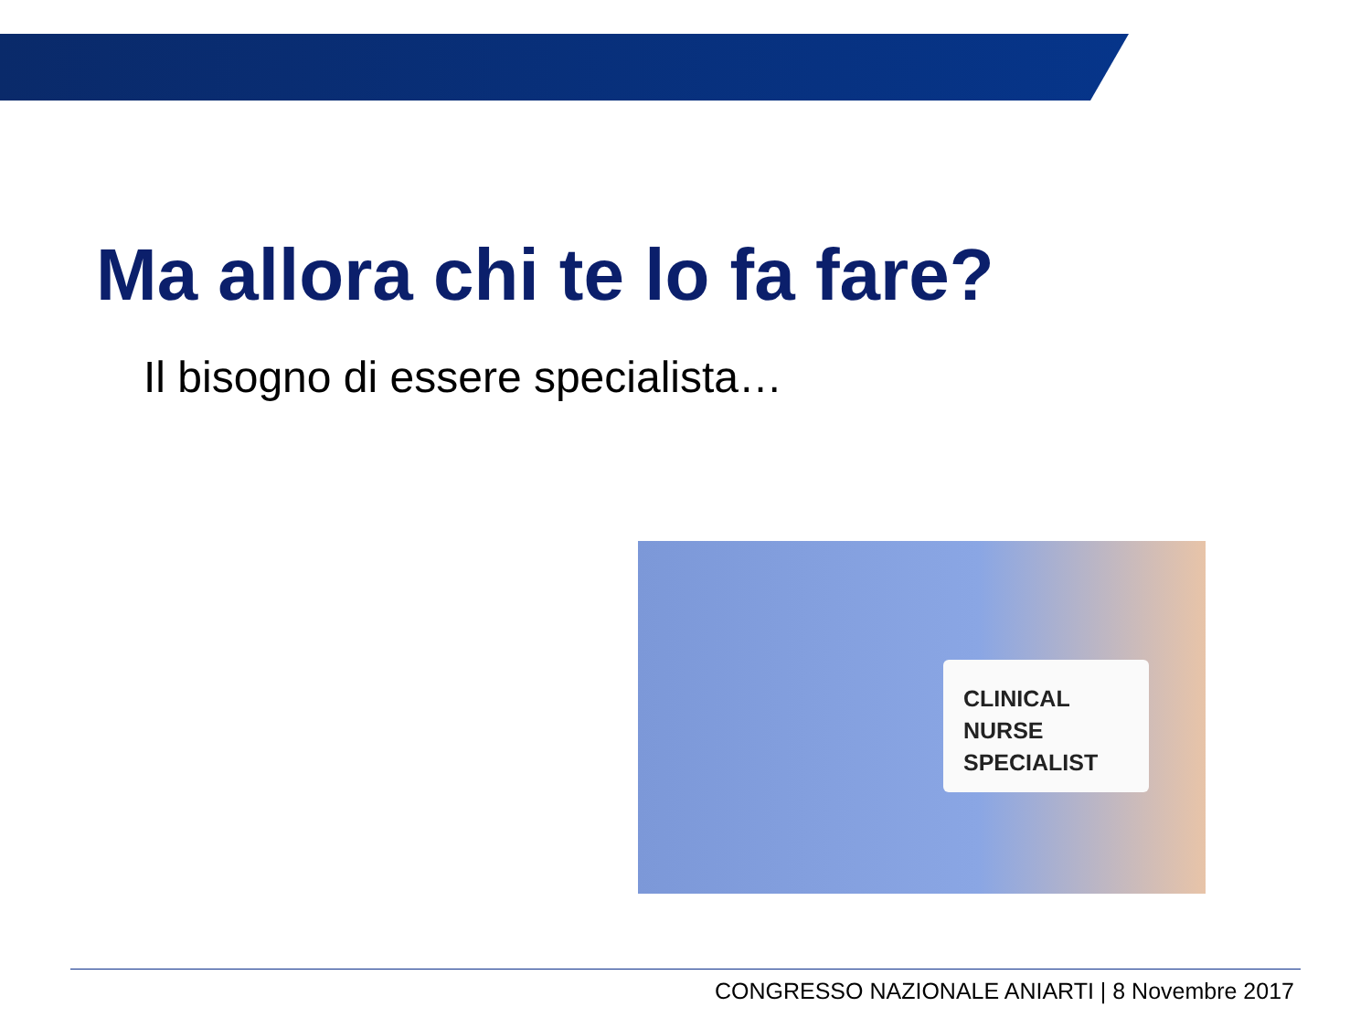Ma allora chi te lo fa fare?
Il bisogno di essere specialista…
CLINICAL
NURSE
SPECIALIST
CONGRESSO NAZIONALE ANIARTI | 8 Novembre 2017